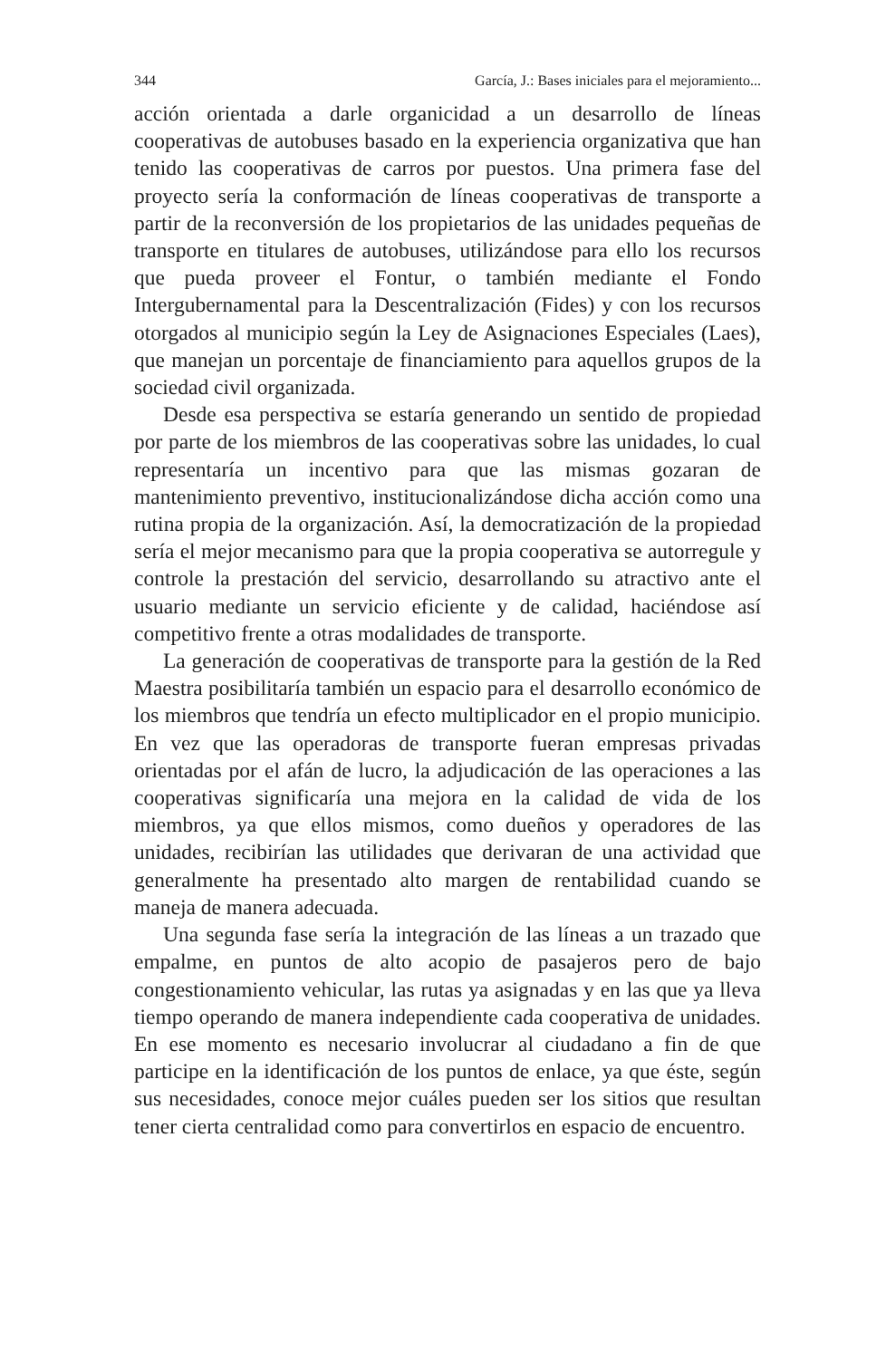344 García, J.: Bases iniciales para el mejoramiento...
acción orientada a darle organicidad a un desarrollo de líneas cooperativas de autobuses basado en la experiencia organizativa que han tenido las cooperativas de carros por puestos. Una primera fase del proyecto sería la conformación de líneas cooperativas de transporte a partir de la reconversión de los propietarios de las unidades pequeñas de transporte en titulares de autobuses, utilizándose para ello los recursos que pueda proveer el Fontur, o también mediante el Fondo Intergubernamental para la Descentralización (Fides) y con los recursos otorgados al municipio según la Ley de Asignaciones Especiales (Laes), que manejan un porcentaje de financiamiento para aquellos grupos de la sociedad civil organizada.
Desde esa perspectiva se estaría generando un sentido de propiedad por parte de los miembros de las cooperativas sobre las unidades, lo cual representaría un incentivo para que las mismas gozaran de mantenimiento preventivo, institucionalizándose dicha acción como una rutina propia de la organización. Así, la democratización de la propiedad sería el mejor mecanismo para que la propia cooperativa se autorregule y controle la prestación del servicio, desarrollando su atractivo ante el usuario mediante un servicio eficiente y de calidad, haciéndose así competitivo frente a otras modalidades de transporte.
La generación de cooperativas de transporte para la gestión de la Red Maestra posibilitaría también un espacio para el desarrollo económico de los miembros que tendría un efecto multiplicador en el propio municipio. En vez que las operadoras de transporte fueran empresas privadas orientadas por el afán de lucro, la adjudicación de las operaciones a las cooperativas significaría una mejora en la calidad de vida de los miembros, ya que ellos mismos, como dueños y operadores de las unidades, recibirían las utilidades que derivaran de una actividad que generalmente ha presentado alto margen de rentabilidad cuando se maneja de manera adecuada.
Una segunda fase sería la integración de las líneas a un trazado que empalme, en puntos de alto acopio de pasajeros pero de bajo congestionamiento vehicular, las rutas ya asignadas y en las que ya lleva tiempo operando de manera independiente cada cooperativa de unidades. En ese momento es necesario involucrar al ciudadano a fin de que participe en la identificación de los puntos de enlace, ya que éste, según sus necesidades, conoce mejor cuáles pueden ser los sitios que resultan tener cierta centralidad como para convertirlos en espacio de encuentro.